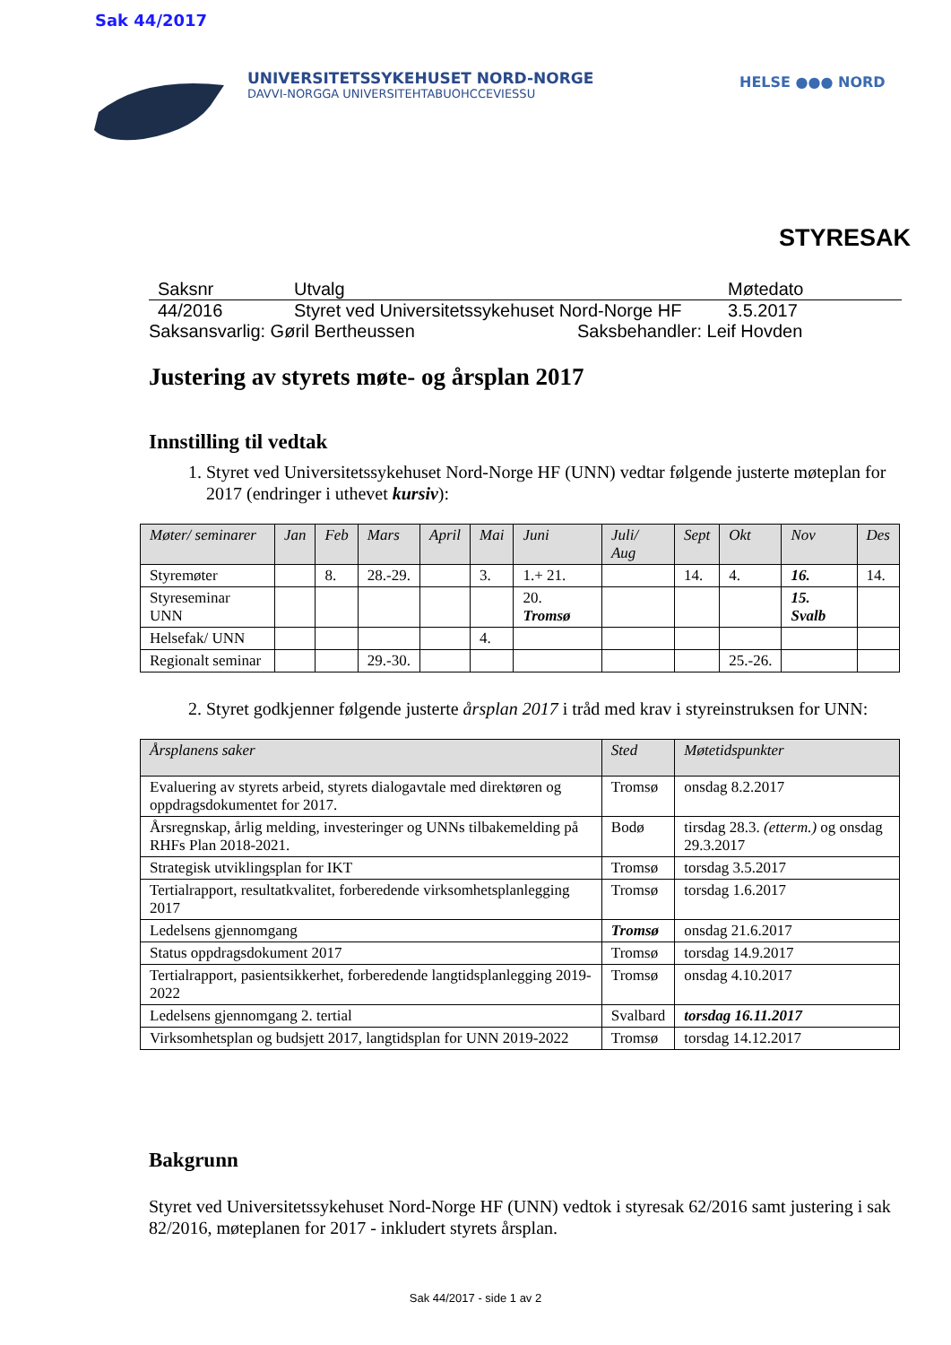Sak 44/2017
UNIVERSITETSSYKEHUSET NORD-NORGE
DAVVI-NORGGA UNIVERSITEHTABUOHCCEVIESSU
HELSE ●●● NORD
STYRESAK
Saksnr Utvalg Møtedato
44/2016 Styret ved Universitetssykehuset Nord-Norge HF 3.5.2017
Saksansvarlig: Gøril Bertheussen Saksbehandler: Leif Hovden
Justering av styrets møte- og årsplan 2017
Innstilling til vedtak
1. Styret ved Universitetssykehuset Nord-Norge HF (UNN) vedtar følgende justerte møteplan for 2017 (endringer i uthevet kursiv):
| Møter/ seminarer | Jan | Feb | Mars | April | Mai | Juni | Juli/ Aug | Sept | Okt | Nov | Des |
| --- | --- | --- | --- | --- | --- | --- | --- | --- | --- | --- | --- |
| Styremøter | | 8. | 28.-29. | | 3. | 1.+ 21. | | 14. | 4. | 16. | 14. |
| Styreseminar UNN | | | | | | 20. Tromsø | | | | 15. Svalb | |
| Helsefak/ UNN | | | | | 4. | | | | | | |
| Regionalt seminar | | | 29.-30. | | | | | | 25.-26. | | |
2. Styret godkjenner følgende justerte årsplan 2017 i tråd med krav i styreinstruksen for UNN:
| Årsplanens saker | Sted | Møtetidspunkter |
| --- | --- | --- |
| Evaluering av styrets arbeid, styrets dialogavtale med direktøren og oppdragsdokumentet for 2017. | Tromsø | onsdag 8.2.2017 |
| Årsregnskap, årlig melding, investeringer og UNNs tilbakemelding på RHFs Plan 2018-2021. | Bodø | tirsdag 28.3. (etterm.) og onsdag 29.3.2017 |
| Strategisk utviklingsplan for IKT | Tromsø | torsdag 3.5.2017 |
| Tertialrapport, resultatkvalitet, forberedende virksomhetsplanlegging 2017 | Tromsø | torsdag 1.6.2017 |
| Ledelsens gjennomgang | Tromsø | onsdag 21.6.2017 |
| Status oppdragsdokument 2017 | Tromsø | torsdag 14.9.2017 |
| Tertialrapport, pasientsikkerhet, forberedende langtidsplanlegging 2019-2022 | Tromsø | onsdag 4.10.2017 |
| Ledelsens gjennomgang 2. tertial | Svalbard | torsdag 16.11.2017 |
| Virksomhetsplan og budsjett 2017, langtidsplan for UNN 2019-2022 | Tromsø | torsdag 14.12.2017 |
Bakgrunn
Styret ved Universitetssykehuset Nord-Norge HF (UNN) vedtok i styresak 62/2016 samt justering i sak 82/2016, møteplanen for 2017 - inkludert styrets årsplan.
Sak 44/2017 - side 1 av 2